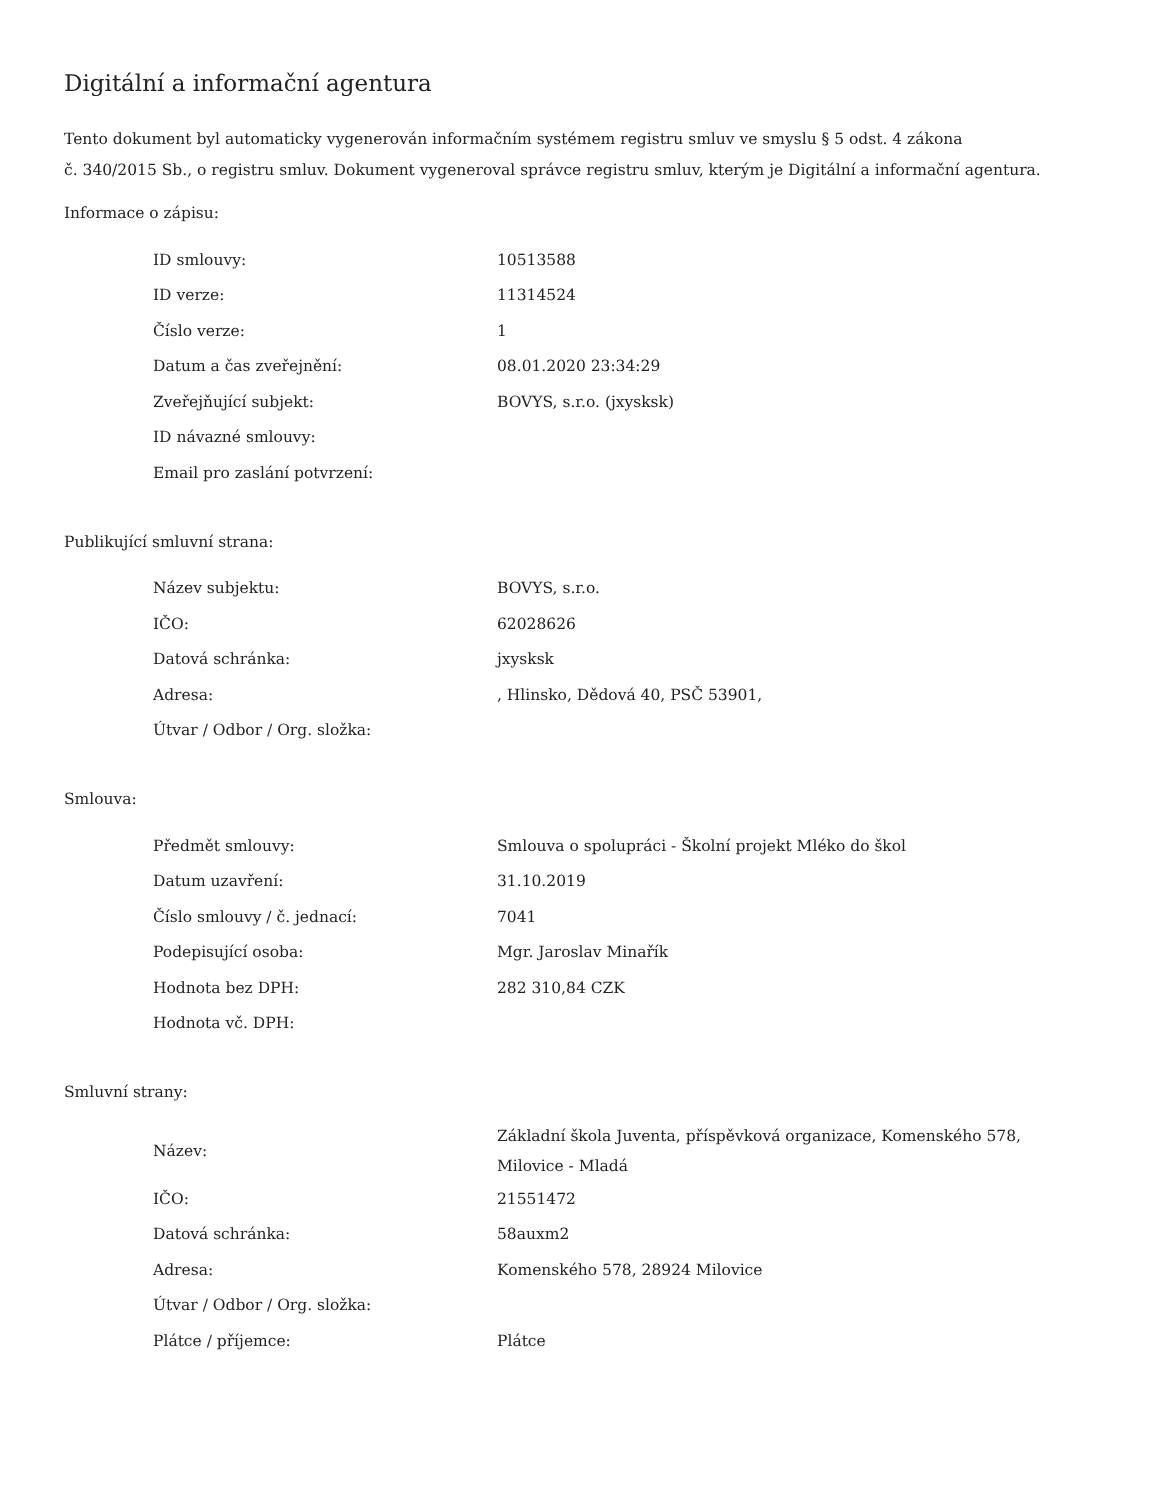Digitální a informační agentura
Tento dokument byl automaticky vygenerován informačním systémem registru smluv ve smyslu § 5 odst. 4 zákona
č. 340/2015 Sb., o registru smluv. Dokument vygeneroval správce registru smluv, kterým je Digitální a informační agentura.
Informace o zápisu:
| ID smlouvy: | 10513588 |
| ID verze: | 11314524 |
| Číslo verze: | 1 |
| Datum a čas zveřejnění: | 08.01.2020 23:34:29 |
| Zveřejňující subjekt: | BOVYS, s.r.o. (jxysksk) |
| ID návazné smlouvy: | |
| Email pro zaslání potvrzení: | |
Publikující smluvní strana:
| Název subjektu: | BOVYS, s.r.o. |
| IČO: | 62028626 |
| Datová schránka: | jxysksk |
| Adresa: | , Hlinsko, Dědová 40, PSČ 53901, |
| Útvar / Odbor / Org. složka: | |
Smlouva:
| Předmět smlouvy: | Smlouva o spolupráci - Školní projekt Mléko do škol |
| Datum uzavření: | 31.10.2019 |
| Číslo smlouvy / č. jednací: | 7041 |
| Podepisující osoba: | Mgr. Jaroslav Minařík |
| Hodnota bez DPH: | 282 310,84 CZK |
| Hodnota vč. DPH: | |
Smluvní strany:
| Název: | Základní škola Juventa, příspěvková organizace, Komenského 578, Milovice - Mladá |
| IČO: | 21551472 |
| Datová schránka: | 58auxm2 |
| Adresa: | Komenského 578, 28924 Milovice |
| Útvar / Odbor / Org. složka: | |
| Plátce / příjemce: | Plátce |